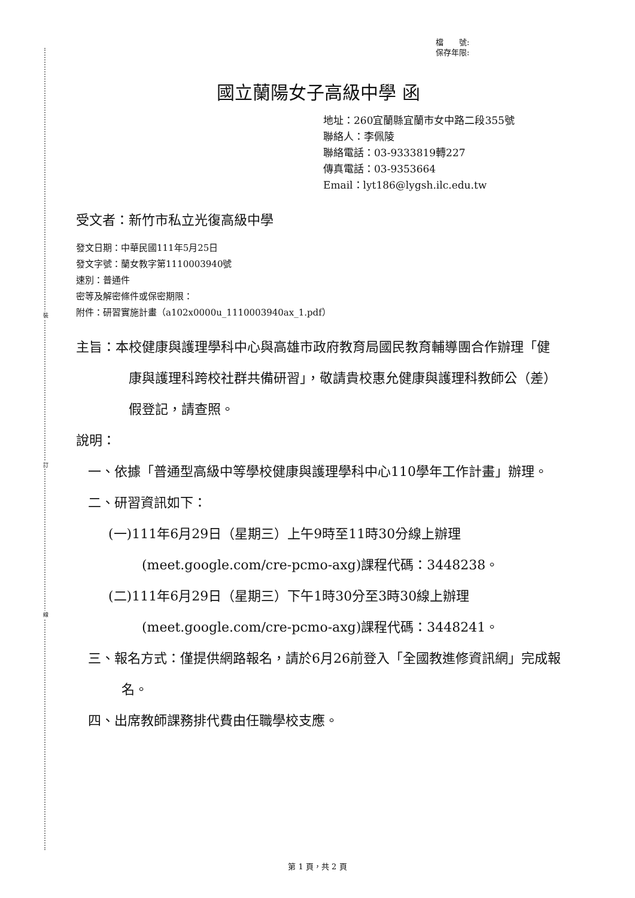裝
訂
線
檔　　號:
保存年限:
國立蘭陽女子高級中學 函
地址：260宜蘭縣宜蘭市女中路二段355號
聯絡人：李佩陵
聯絡電話：03-9333819轉227
傳真電話：03-9353664
Email：lyt186@lygsh.ilc.edu.tw
受文者：新竹市私立光復高級中學
發文日期：中華民國111年5月25日
發文字號：蘭女教字第1110003940號
速別：普通件
密等及解密條件或保密期限：
附件：研習實施計畫（a102x0000u_1110003940ax_1.pdf）
主旨：本校健康與護理學科中心與高雄市政府教育局國民教育輔導團合作辦理「健康與護理科跨校社群共備研習」，敬請貴校惠允健康與護理科教師公（差）假登記，請查照。
說明：
一、依據「普通型高級中等學校健康與護理學科中心110學年工作計畫」辦理。
二、研習資訊如下：
(一)111年6月29日（星期三）上午9時至11時30分線上辦理(meet.google.com/cre-pcmo-axg)課程代碼：3448238。
(二)111年6月29日（星期三）下午1時30分至3時30線上辦理(meet.google.com/cre-pcmo-axg)課程代碼：3448241。
三、報名方式：僅提供網路報名，請於6月26前登入「全國教進修資訊網」完成報名。
四、出席教師課務排代費由任職學校支應。
第 1 頁，共 2 頁